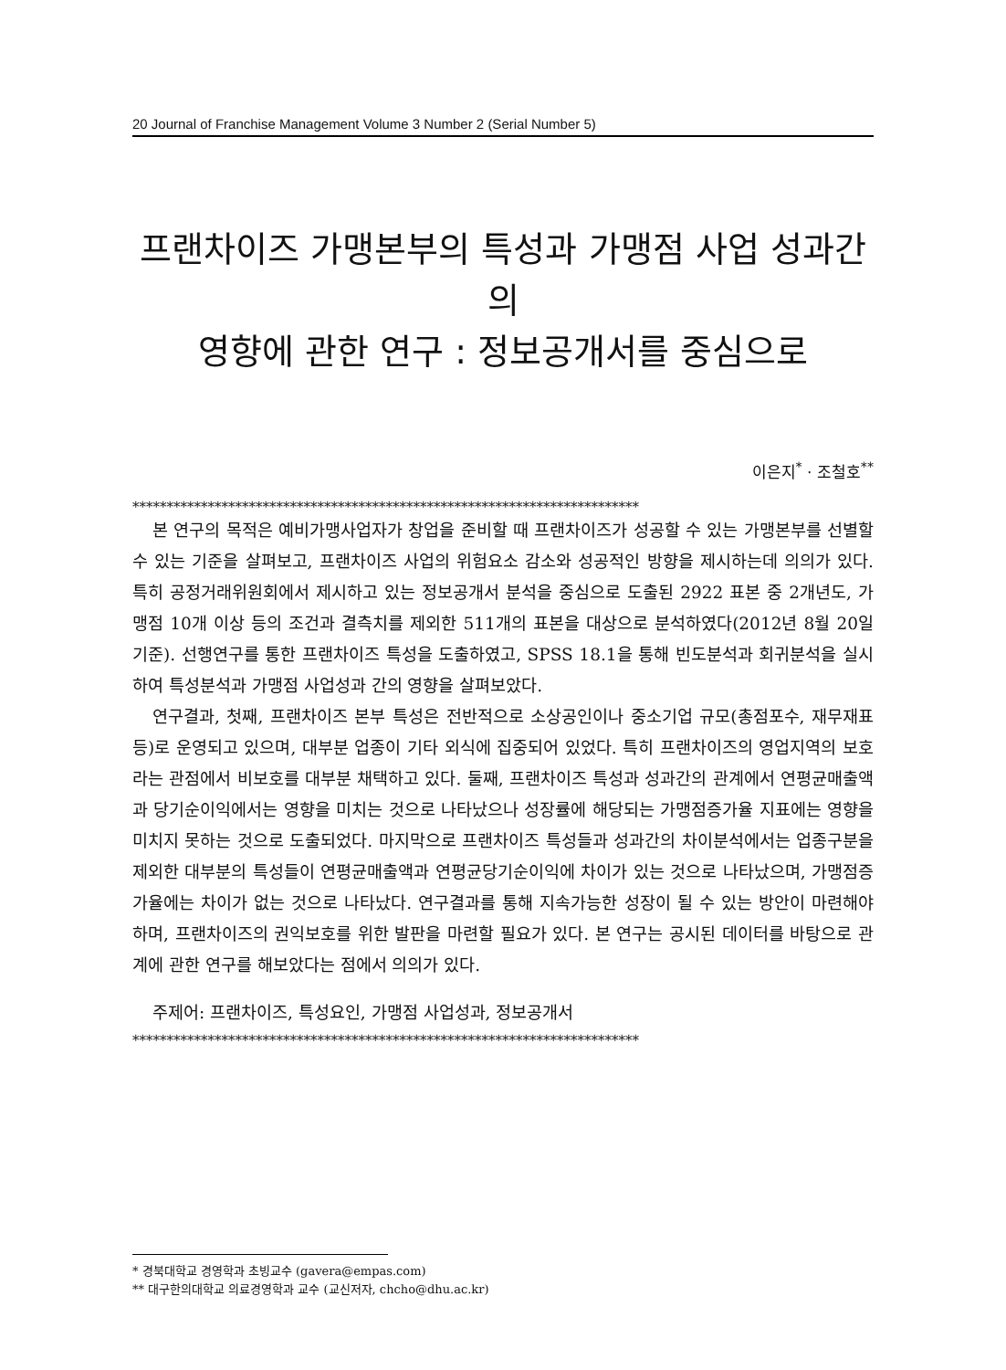20 Journal of Franchise Management Volume 3 Number 2 (Serial Number 5)
프랜차이즈 가맹본부의 특성과 가맹점 사업 성과간의
영향에 관한 연구 : 정보공개서를 중심으로
이은지<sup>*</sup> · 조철호<sup>**</sup>
**************************************************************************
본 연구의 목적은 예비가맹사업자가 창업을 준비할 때 프랜차이즈가 성공할 수 있는 가맹본부를 선별할 수 있는 기준을 살펴보고, 프랜차이즈 사업의 위험요소 감소와 성공적인 방향을 제시하는데 의의가 있다. 특히 공정거래위원회에서 제시하고 있는 정보공개서 분석을 중심으로 도출된 2922 표본 중 2개년도, 가맹점 10개 이상 등의 조건과 결측치를 제외한 511개의 표본을 대상으로 분석하였다(2012년 8월 20일 기준). 선행연구를 통한 프랜차이즈 특성을 도출하였고, SPSS 18.1을 통해 빈도분석과 회귀분석을 실시하여 특성분석과 가맹점 사업성과 간의 영향을 살펴보았다.
연구결과, 첫째, 프랜차이즈 본부 특성은 전반적으로 소상공인이나 중소기업 규모(총점포수, 재무재표 등)로 운영되고 있으며, 대부분 업종이 기타 외식에 집중되어 있었다. 특히 프랜차이즈의 영업지역의 보호라는 관점에서 비보호를 대부분 채택하고 있다. 둘째, 프랜차이즈 특성과 성과간의 관계에서 연평균매출액과 당기순이익에서는 영향을 미치는 것으로 나타났으나 성장률에 해당되는 가맹점증가율 지표에는 영향을 미치지 못하는 것으로 도출되었다. 마지막으로 프랜차이즈 특성들과 성과간의 차이분석에서는 업종구분을 제외한 대부분의 특성들이 연평균매출액과 연평균당기순이익에 차이가 있는 것으로 나타났으며, 가맹점증가율에는 차이가 없는 것으로 나타났다. 연구결과를 통해 지속가능한 성장이 될 수 있는 방안이 마련해야 하며, 프랜차이즈의 권익보호를 위한 발판을 마련할 필요가 있다. 본 연구는 공시된 데이터를 바탕으로 관계에 관한 연구를 해보았다는 점에서 의의가 있다.
주제어: 프랜차이즈, 특성요인, 가맹점 사업성과, 정보공개서
**************************************************************************
* 경북대학교 경영학과 초빙교수 (gavera@empas.com)
** 대구한의대학교 의료경영학과 교수 (교신저자, chcho@dhu.ac.kr)